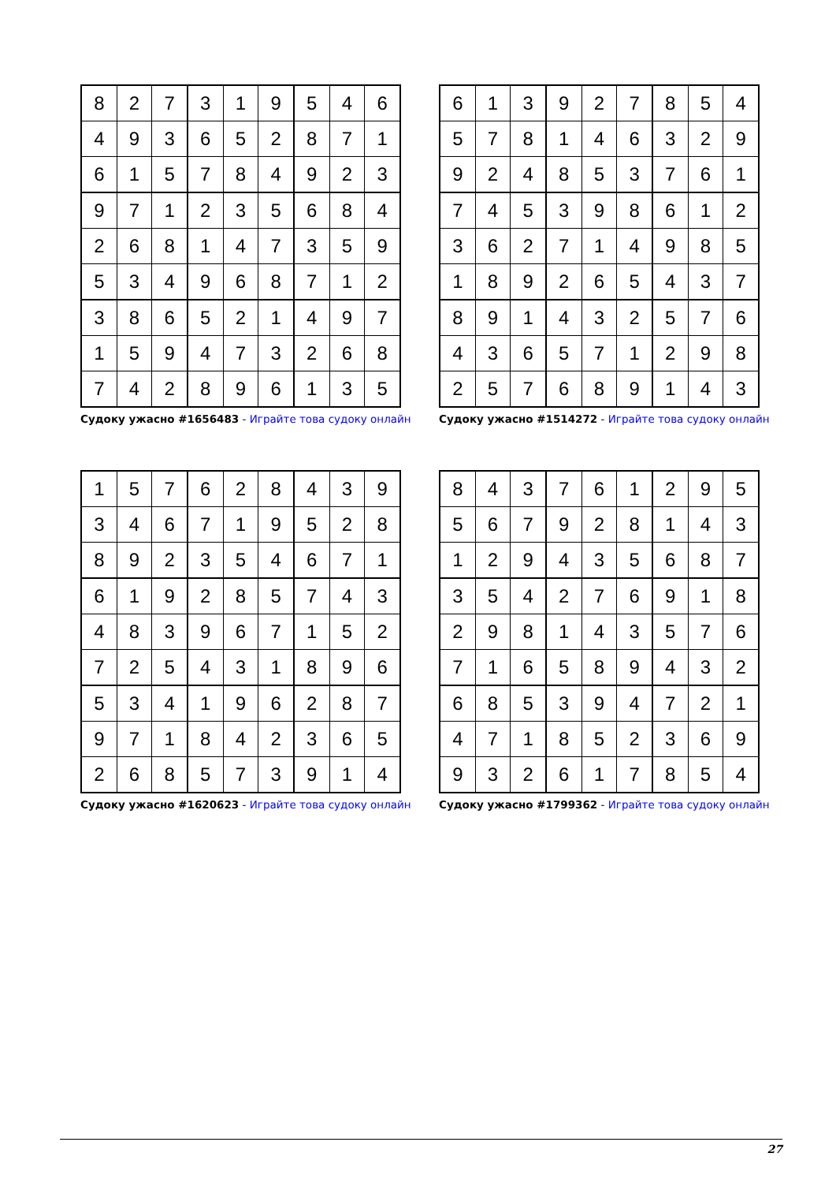| 8 | 2 | 7 | 3 | 1 | 9 | 5 | 4 | 6 |
| 4 | 9 | 3 | 6 | 5 | 2 | 8 | 7 | 1 |
| 6 | 1 | 5 | 7 | 8 | 4 | 9 | 2 | 3 |
| 9 | 7 | 1 | 2 | 3 | 5 | 6 | 8 | 4 |
| 2 | 6 | 8 | 1 | 4 | 7 | 3 | 5 | 9 |
| 5 | 3 | 4 | 9 | 6 | 8 | 7 | 1 | 2 |
| 3 | 8 | 6 | 5 | 2 | 1 | 4 | 9 | 7 |
| 1 | 5 | 9 | 4 | 7 | 3 | 2 | 6 | 8 |
| 7 | 4 | 2 | 8 | 9 | 6 | 1 | 3 | 5 |
Судоку ужасно #1656483 - Играйте това судоку онлайн
| 6 | 1 | 3 | 9 | 2 | 7 | 8 | 5 | 4 |
| 5 | 7 | 8 | 1 | 4 | 6 | 3 | 2 | 9 |
| 9 | 2 | 4 | 8 | 5 | 3 | 7 | 6 | 1 |
| 7 | 4 | 5 | 3 | 9 | 8 | 6 | 1 | 2 |
| 3 | 6 | 2 | 7 | 1 | 4 | 9 | 8 | 5 |
| 1 | 8 | 9 | 2 | 6 | 5 | 4 | 3 | 7 |
| 8 | 9 | 1 | 4 | 3 | 2 | 5 | 7 | 6 |
| 4 | 3 | 6 | 5 | 7 | 1 | 2 | 9 | 8 |
| 2 | 5 | 7 | 6 | 8 | 9 | 1 | 4 | 3 |
Судоку ужасно #1514272 - Играйте това судоку онлайн
| 1 | 5 | 7 | 6 | 2 | 8 | 4 | 3 | 9 |
| 3 | 4 | 6 | 7 | 1 | 9 | 5 | 2 | 8 |
| 8 | 9 | 2 | 3 | 5 | 4 | 6 | 7 | 1 |
| 6 | 1 | 9 | 2 | 8 | 5 | 7 | 4 | 3 |
| 4 | 8 | 3 | 9 | 6 | 7 | 1 | 5 | 2 |
| 7 | 2 | 5 | 4 | 3 | 1 | 8 | 9 | 6 |
| 5 | 3 | 4 | 1 | 9 | 6 | 2 | 8 | 7 |
| 9 | 7 | 1 | 8 | 4 | 2 | 3 | 6 | 5 |
| 2 | 6 | 8 | 5 | 7 | 3 | 9 | 1 | 4 |
Судоку ужасно #1620623 - Играйте това судоку онлайн
| 8 | 4 | 3 | 7 | 6 | 1 | 2 | 9 | 5 |
| 5 | 6 | 7 | 9 | 2 | 8 | 1 | 4 | 3 |
| 1 | 2 | 9 | 4 | 3 | 5 | 6 | 8 | 7 |
| 3 | 5 | 4 | 2 | 7 | 6 | 9 | 1 | 8 |
| 2 | 9 | 8 | 1 | 4 | 3 | 5 | 7 | 6 |
| 7 | 1 | 6 | 5 | 8 | 9 | 4 | 3 | 2 |
| 6 | 8 | 5 | 3 | 9 | 4 | 7 | 2 | 1 |
| 4 | 7 | 1 | 8 | 5 | 2 | 3 | 6 | 9 |
| 9 | 3 | 2 | 6 | 1 | 7 | 8 | 5 | 4 |
Судоку ужасно #1799362 - Играйте това судоку онлайн
27